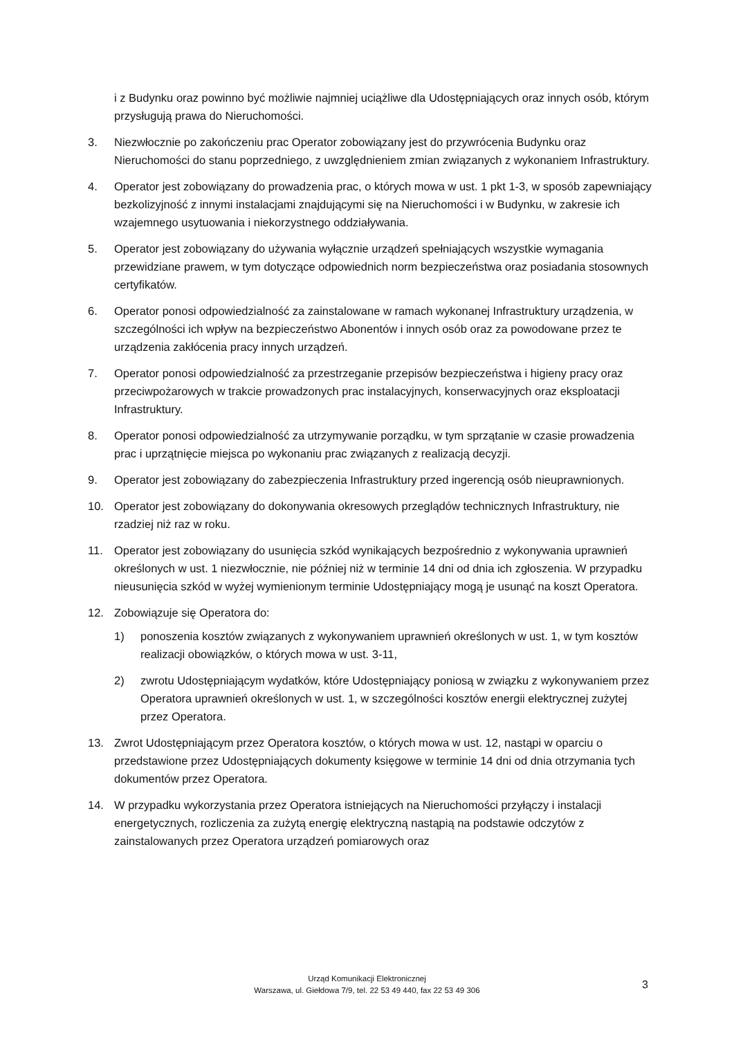i z Budynku oraz powinno być możliwie najmniej uciążliwe dla Udostępniających oraz innych osób, którym przysługują prawa do Nieruchomości.
3. Niezwłocznie po zakończeniu prac Operator zobowiązany jest do przywrócenia Budynku oraz Nieruchomości do stanu poprzedniego, z uwzględnieniem zmian związanych z wykonaniem Infrastruktury.
4. Operator jest zobowiązany do prowadzenia prac, o których mowa w ust. 1 pkt 1-3, w sposób zapewniający bezkolizyjność z innymi instalacjami znajdującymi się na Nieruchomości i w Budynku, w zakresie ich wzajemnego usytuowania i niekorzystnego oddziaływania.
5. Operator jest zobowiązany do używania wyłącznie urządzeń spełniających wszystkie wymagania przewidziane prawem, w tym dotyczące odpowiednich norm bezpieczeństwa oraz posiadania stosownych certyfikatów.
6. Operator ponosi odpowiedzialność za zainstalowane w ramach wykonanej Infrastruktury urządzenia, w szczególności ich wpływ na bezpieczeństwo Abonentów i innych osób oraz za powodowane przez te urządzenia zakłócenia pracy innych urządzeń.
7. Operator ponosi odpowiedzialność za przestrzeganie przepisów bezpieczeństwa i higieny pracy oraz przeciwpożarowych w trakcie prowadzonych prac instalacyjnych, konserwacyjnych oraz eksploatacji Infrastruktury.
8. Operator ponosi odpowiedzialność za utrzymywanie porządku, w tym sprzątanie w czasie prowadzenia prac i uprzątnięcie miejsca po wykonaniu prac związanych z realizacją decyzji.
9. Operator jest zobowiązany do zabezpieczenia Infrastruktury przed ingerencją osób nieuprawnionych.
10. Operator jest zobowiązany do dokonywania okresowych przeglądów technicznych Infrastruktury, nie rzadziej niż raz w roku.
11. Operator jest zobowiązany do usunięcia szkód wynikających bezpośrednio z wykonywania uprawnień określonych w ust. 1 niezwłocznie, nie później niż w terminie 14 dni od dnia ich zgłoszenia. W przypadku nieusunięcia szkód w wyżej wymienionym terminie Udostępniający mogą je usunąć na koszt Operatora.
12. Zobowiązuje się Operatora do:
1) ponoszenia kosztów związanych z wykonywaniem uprawnień określonych w ust. 1, w tym kosztów realizacji obowiązków, o których mowa w ust. 3-11,
2) zwrotu Udostępniającym wydatków, które Udostępniający poniosą w związku z wykonywaniem przez Operatora uprawnień określonych w ust. 1, w szczególności kosztów energii elektrycznej zużytej przez Operatora.
13. Zwrot Udostępniającym przez Operatora kosztów, o których mowa w ust. 12, nastąpi w oparciu o przedstawione przez Udostępniających dokumenty księgowe w terminie 14 dni od dnia otrzymania tych dokumentów przez Operatora.
14. W przypadku wykorzystania przez Operatora istniejących na Nieruchomości przyłączy i instalacji energetycznych, rozliczenia za zużytą energię elektryczną nastąpią na podstawie odczytów z zainstalowanych przez Operatora urządzeń pomiarowych oraz
Urząd Komunikacji Elektronicznej
Warszawa, ul. Giełdowa 7/9, tel. 22 53 49 440, fax 22 53 49 306
3